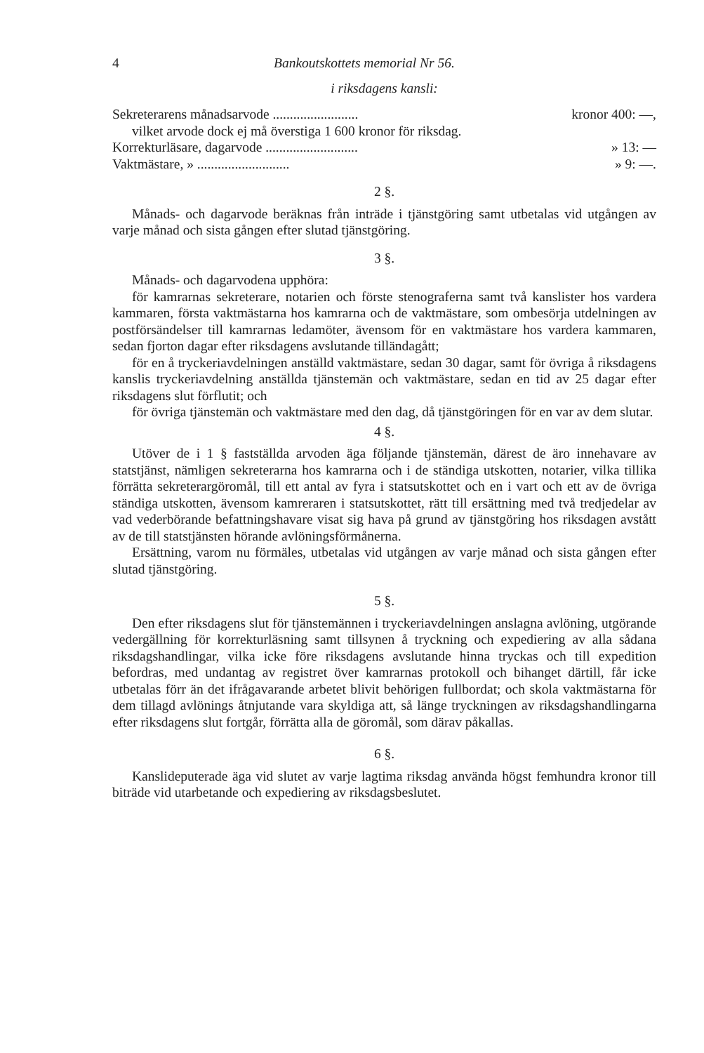4 Bankoutskottets memorial Nr 56.
i riksdagens kansli:
Sekreterarens månadsarvode ......................... kronor 400: —,
vilket arvode dock ej må överstiga 1 600 kronor för riksdag.
Korrekturläsare, dagarvode ........................... » 13: —
Vaktmästare, » ........................... » 9: —.
2 §.
Månads- och dagarvode beräknas från inträde i tjänstgöring samt utbetalas vid utgången av varje månad och sista gången efter slutad tjänstgöring.
3 §.
Månads- och dagarvodena upphöra:
för kamrarnas sekreterare, notarien och förste stenograferna samt två kanslister hos vardera kammaren, första vaktmästarna hos kamrarna och de vaktmästare, som ombesörja utdelningen av postförsändelser till kamrarnas ledamöter, ävensom för en vaktmästare hos vardera kammaren, sedan fjorton dagar efter riksdagens avslutande tilländagått;
för en å tryckeriavdelningen anställd vaktmästare, sedan 30 dagar, samt för övriga å riksdagens kanslis tryckeriavdelning anställda tjänstemän och vaktmästare, sedan en tid av 25 dagar efter riksdagens slut förflutit; och
för övriga tjänstemän och vaktmästare med den dag, då tjänstgöringen för en var av dem slutar.
4 §.
Utöver de i 1 § fastställda arvoden äga följande tjänstemän, därest de äro innehavare av statstjänst, nämligen sekreterarna hos kamrarna och i de ständiga utskotten, notarier, vilka tillika förrätta sekreterargöromål, till ett antal av fyra i statsutskottet och en i vart och ett av de övriga ständiga utskotten, ävensom kamreraren i statsutskottet, rätt till ersättning med två tredjedelar av vad vederbörande befattningshavare visat sig hava på grund av tjänstgöring hos riksdagen avstått av de till statstjänsten hörande avlöningsförmånerna.
Ersättning, varom nu förmäles, utbetalas vid utgången av varje månad och sista gången efter slutad tjänstgöring.
5 §.
Den efter riksdagens slut för tjänstemännen i tryckeriavdelningen anslagna avlöning, utgörande vedergällning för korrekturläsning samt tillsynen å tryckning och expediering av alla sådana riksdagshandlingar, vilka icke före riksdagens avslutande hinna tryckas och till expedition befordras, med undantag av registret över kamrarnas protokoll och bihanget därtill, får icke utbetalas förr än det ifrågavarande arbetet blivit behörigen fullbordat; och skola vaktmästarna för dem tillagd avlönings åtnjutande vara skyldiga att, så länge tryckningen av riksdagshandlingarna efter riksdagens slut fortgår, förrätta alla de göromål, som därav påkallas.
6 §.
Kanslideputerade äga vid slutet av varje lagtima riksdag använda högst femhundra kronor till biträde vid utarbetande och expediering av riksdagsbeslutet.